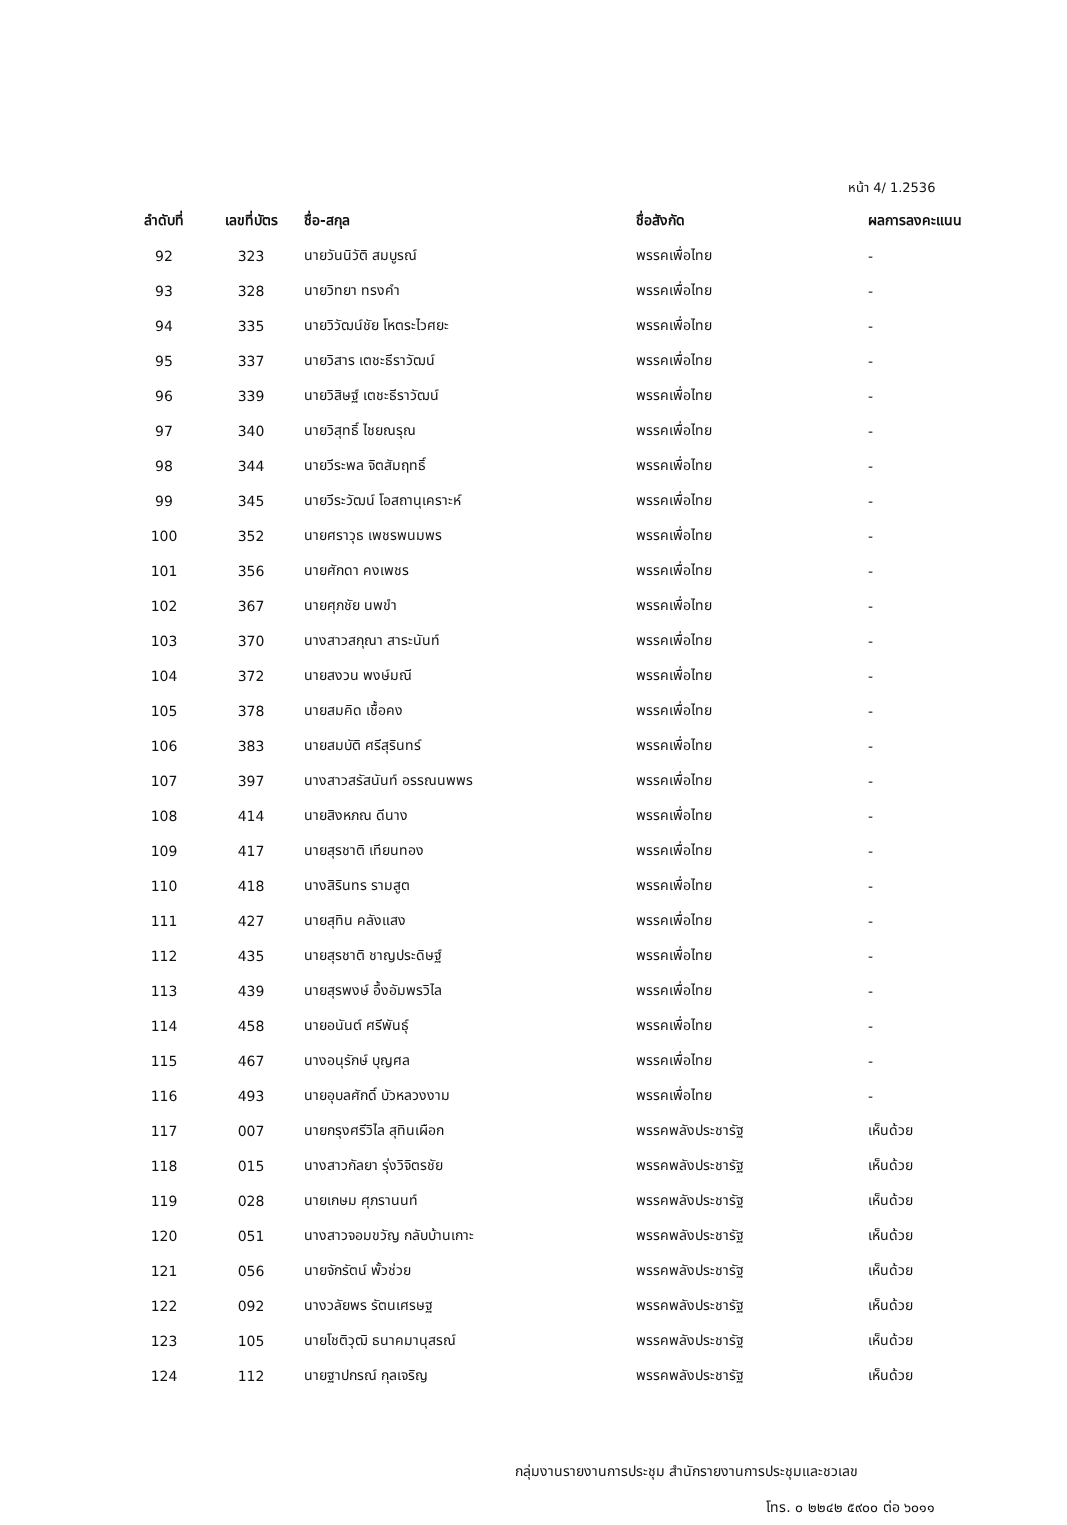หน้า 4/ 1.2536
| ลำดับที่ | เลขที่บัตร | ชื่อ-สกุล | ชื่อสังกัด | ผลการลงคะแนน |
| --- | --- | --- | --- | --- |
| 92 | 323 | นายวันนิวัติ สมบูรณ์ | พรรคเพื่อไทย | - |
| 93 | 328 | นายวิทยา ทรงคำ | พรรคเพื่อไทย | - |
| 94 | 335 | นายวิวัฒน์ชัย โหตระไวศยะ | พรรคเพื่อไทย | - |
| 95 | 337 | นายวิสาร เตชะธีราวัฒน์ | พรรคเพื่อไทย | - |
| 96 | 339 | นายวิสิษฐ์ เตชะธีราวัฒน์ | พรรคเพื่อไทย | - |
| 97 | 340 | นายวิสุทธิ์ ไชยณรุณ | พรรคเพื่อไทย | - |
| 98 | 344 | นายวีระพล จิตสัมฤทธิ์ | พรรคเพื่อไทย | - |
| 99 | 345 | นายวีระวัฒน์ โอสถานุเคราะห์ | พรรคเพื่อไทย | - |
| 100 | 352 | นายศราวุธ เพชรพนมพร | พรรคเพื่อไทย | - |
| 101 | 356 | นายศักดา คงเพชร | พรรคเพื่อไทย | - |
| 102 | 367 | นายศุภชัย นพขำ | พรรคเพื่อไทย | - |
| 103 | 370 | นางสาวสกุณา สาระนันท์ | พรรคเพื่อไทย | - |
| 104 | 372 | นายสงวน พงษ์มณี | พรรคเพื่อไทย | - |
| 105 | 378 | นายสมคิด เชื้อคง | พรรคเพื่อไทย | - |
| 106 | 383 | นายสมบัติ ศรีสุรินทร์ | พรรคเพื่อไทย | - |
| 107 | 397 | นางสาวสรัสนันท์ อรรณนพพร | พรรคเพื่อไทย | - |
| 108 | 414 | นายสิงหภณ ดีนาง | พรรคเพื่อไทย | - |
| 109 | 417 | นายสุรชาติ เทียนทอง | พรรคเพื่อไทย | - |
| 110 | 418 | นางสิรินทร รามสูต | พรรคเพื่อไทย | - |
| 111 | 427 | นายสุทิน คลังแสง | พรรคเพื่อไทย | - |
| 112 | 435 | นายสุรชาติ ชาญประดิษฐ์ | พรรคเพื่อไทย | - |
| 113 | 439 | นายสุรพงษ์ อึ้งอัมพรวิไล | พรรคเพื่อไทย | - |
| 114 | 458 | นายอนันต์ ศรีพันธุ์ | พรรคเพื่อไทย | - |
| 115 | 467 | นางอนุรักษ์ บุญศล | พรรคเพื่อไทย | - |
| 116 | 493 | นายอุบลศักดิ์ บัวหลวงงาม | พรรคเพื่อไทย | - |
| 117 | 007 | นายกรุงศรีวิไล สุทินเผือก | พรรคพลังประชารัฐ | เห็นด้วย |
| 118 | 015 | นางสาวกัลยา รุ่งวิจิตรชัย | พรรคพลังประชารัฐ | เห็นด้วย |
| 119 | 028 | นายเกษม ศุภรานนท์ | พรรคพลังประชารัฐ | เห็นด้วย |
| 120 | 051 | นางสาวจอมขวัญ กลับบ้านเกาะ | พรรคพลังประชารัฐ | เห็นด้วย |
| 121 | 056 | นายจักรัตน์ พั้วช่วย | พรรคพลังประชารัฐ | เห็นด้วย |
| 122 | 092 | นางวลัยพร รัตนเศรษฐ | พรรคพลังประชารัฐ | เห็นด้วย |
| 123 | 105 | นายโชติวุฒิ ธนาคมานุสรณ์ | พรรคพลังประชารัฐ | เห็นด้วย |
| 124 | 112 | นายฐาปกรณ์ กุลเจริญ | พรรคพลังประชารัฐ | เห็นด้วย |
กลุ่มงานรายงานการประชุม สำนักรายงานการประชุมและชวเลข
โทร. ๐ ๒๒๔๒ ๕๙๐๐ ต่อ ๖๐๑๑